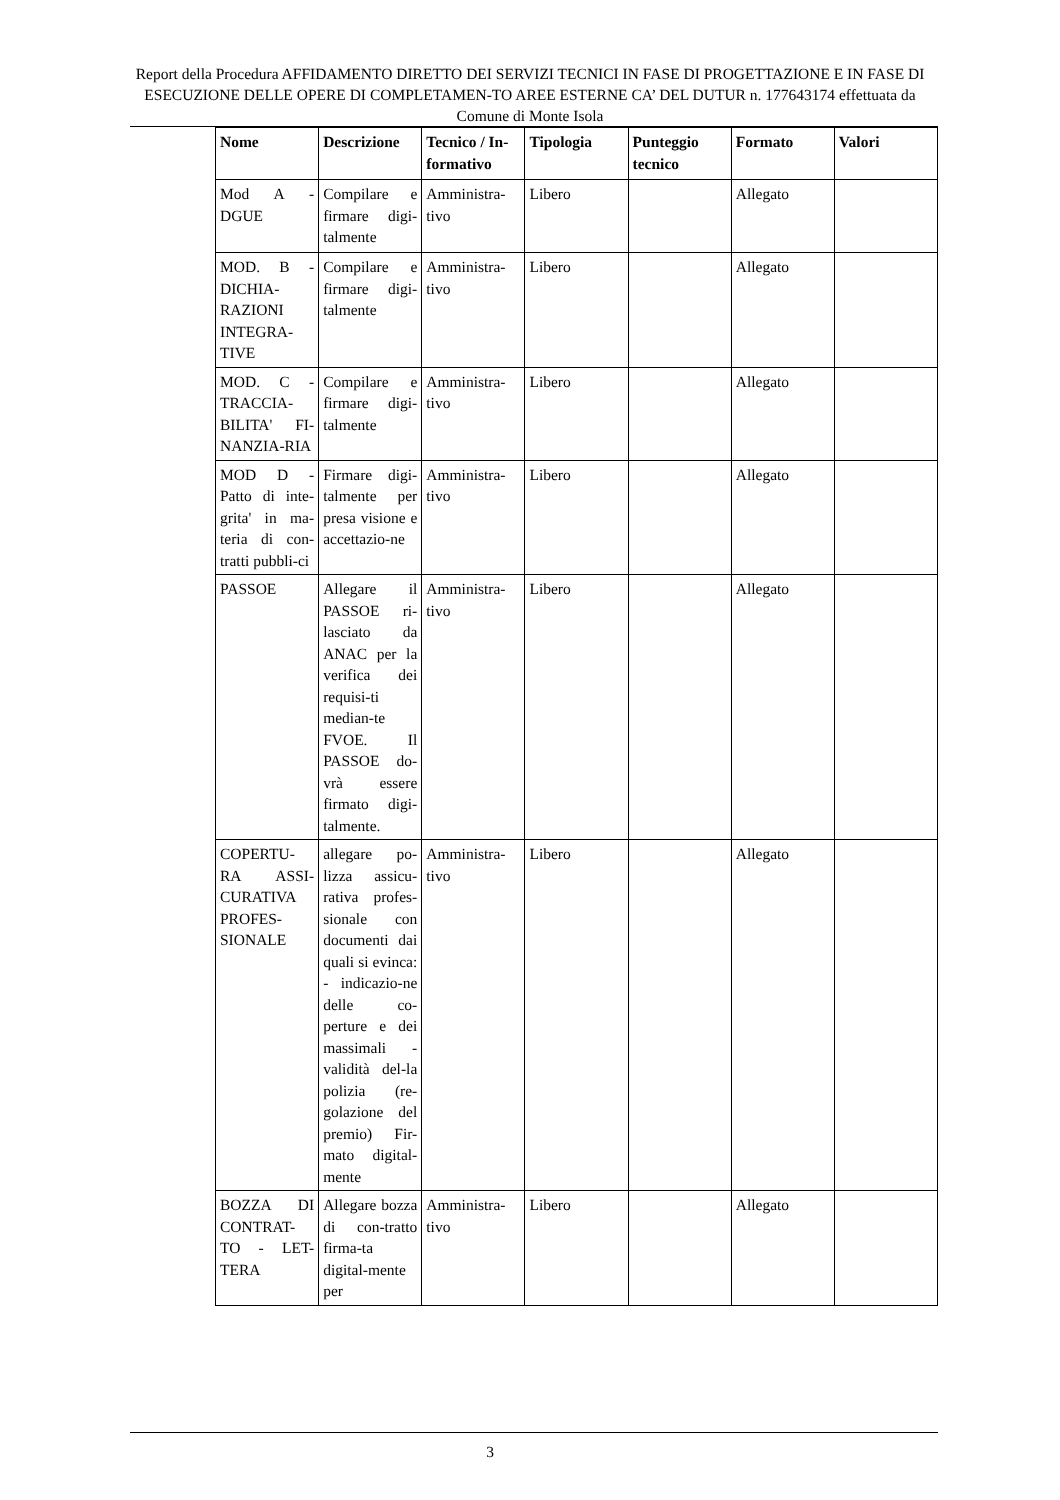Report della Procedura AFFIDAMENTO DIRETTO DEI SERVIZI TECNICI IN FASE DI PROGETTAZIONE E IN FASE DI ESECUZIONE DELLE OPERE DI COMPLETAMEN-TO AREE ESTERNE CA’ DEL DUTUR n. 177643174 effettuata da Comune di Monte Isola
| Nome | Descrizione | Tecnico / In-formativo | Tipologia | Punteggio tecnico | Formato | Valori |
| --- | --- | --- | --- | --- | --- | --- |
| Mod A - DGUE | Compilare e firmare digi-talmente | Amministra-tivo | Libero | | Allegato | |
| MOD. B - DICHIA-RAZIONI INTEGRA-TIVE | Compilare e firmare digi-talmente | Amministra-tivo | Libero | | Allegato | |
| MOD. C - TRACCIA-BILITA' FI-NANZIA-RIA | Compilare e firmare digi-talmente | Amministra-tivo | Libero | | Allegato | |
| MOD D - Patto di inte-grita' in ma-teria di con-tratti pubbli-ci | Firmare digi-talmente per presa visione e accettazio-ne | Amministra-tivo | Libero | | Allegato | |
| PASSOE | Allegare il PASSOE ri-lasciato da ANAC per la verifica dei requisi-ti median-te FVOE. Il PASSOE do-vrà essere firmato digi-talmente. | Amministra-tivo | Libero | | Allegato | |
| COPERTU-RA ASSI-CURATIVA PROFES-SIONALE | allegare po-lizza assicu-rativa profes-sionale con documenti dai quali si evinca: - indicazio-ne delle co-perture e dei massimali - validità del-la polizia (re-golazione del premio) Fir-mato digital-mente | Amministra-tivo | Libero | | Allegato | |
| BOZZA DI CONTRAT-TO - LET-TERA | Allegare bozza di con-tratto firma-ta digital-mente per | Amministra-tivo | Libero | | Allegato | |
3